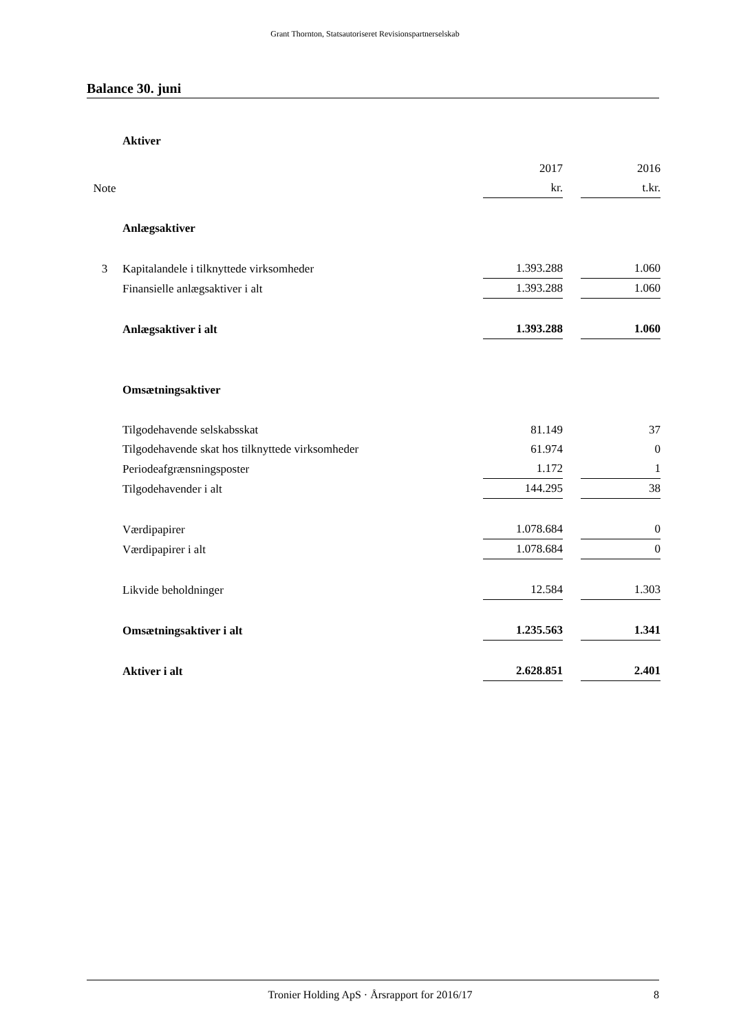Grant Thornton, Statsautoriseret Revisionspartnerselskab
Balance 30. juni
| | Aktiver | | | |
| | | 2017 | | 2016 |
| Note | | kr. | | t.kr. |
| | Anlægsaktiver | | | |
| 3 | Kapitalandele i tilknyttede virksomheder | 1.393.288 | | 1.060 |
| | Finansielle anlægsaktiver i alt | 1.393.288 | | 1.060 |
| | Anlægsaktiver i alt | 1.393.288 | | 1.060 |
| | Omsætningsaktiver | | | |
| | Tilgodehavende selskabsskat | 81.149 | | 37 |
| | Tilgodehavende skat hos tilknyttede virksomheder | 61.974 | | 0 |
| | Periodeafgrænsningsposter | 1.172 | | 1 |
| | Tilgodehavender i alt | 144.295 | | 38 |
| | Værdipapirer | 1.078.684 | | 0 |
| | Værdipapirer i alt | 1.078.684 | | 0 |
| | Likvide beholdninger | 12.584 | | 1.303 |
| | Omsætningsaktiver i alt | 1.235.563 | | 1.341 |
| | Aktiver i alt | 2.628.851 | | 2.401 |
Tronier Holding ApS · Årsrapport for 2016/17 8